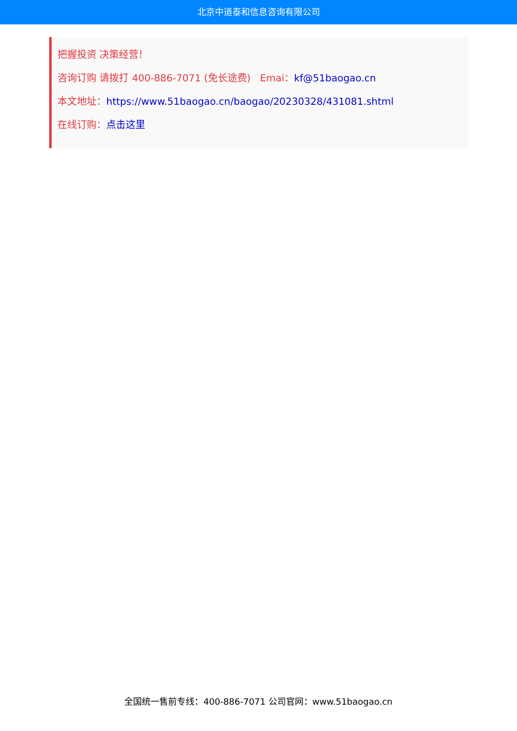北京中道泰和信息咨询有限公司
把握投资 决策经营！
咨询订购 请拨打 400-886-7071 (免长途费) Emai：kf@51baogao.cn
本文地址：https://www.51baogao.cn/baogao/20230328/431081.shtml
在线订购：点击这里
全国统一售前专线：400-886-7071 公司官网：www.51baogao.cn